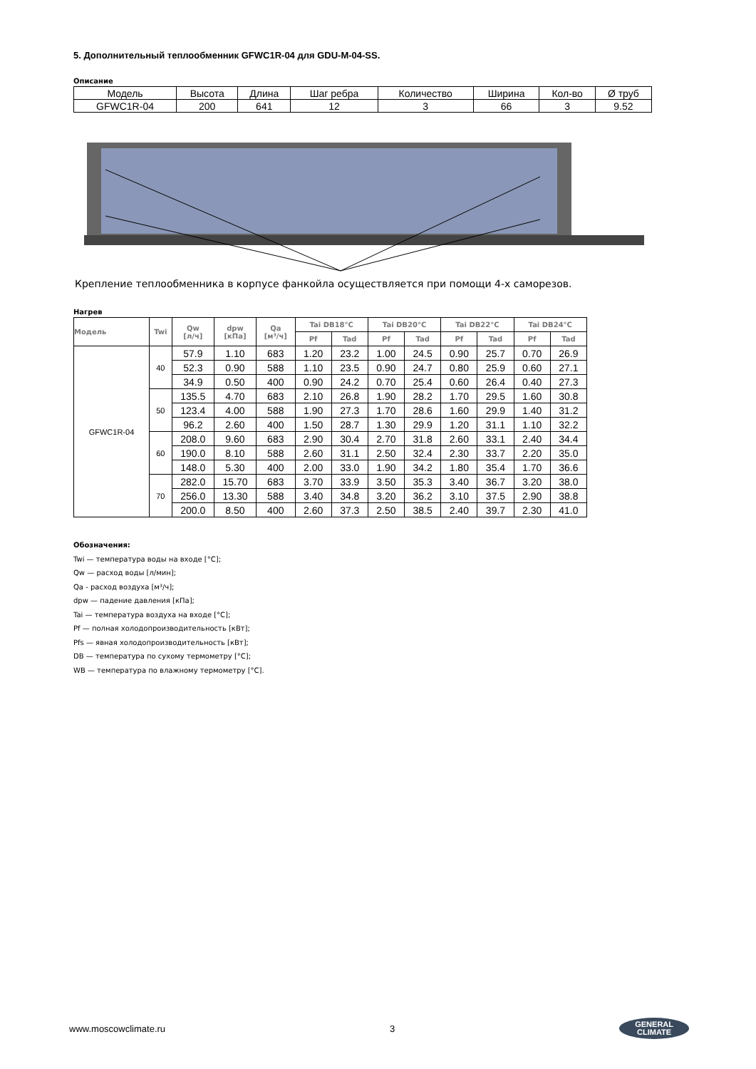5. Дополнительный теплообменник GFWC1R-04 для GDU-M-04-SS.
Описание
| Модель | Высота | Длина | Шаг ребра | Количество | Ширина | Кол-во | Ø труб |
| GFWC1R-04 | 200 | 641 | 12 | 3 | 66 | 3 | 9.52 |
Крепление теплообменника в корпусе фанкойла осуществляется при помощи 4-х саморезов.
Нагрев
| Модель | Twi | Qw [л/ч] | dpw [кПа] | Qa [м³/ч] | Tai DB18°C | | Tai DB20°C | | Tai DB22°C | | Tai DB24°C | |
| --- | --- | --- | --- | --- | --- | --- | --- | --- | --- | --- | --- | --- |
| | | | | | Pf | Tad | Pf | Tad | Pf | Tad | Pf | Tad |
| GFWC1R-04 | 40 | 57.9 | 1.10 | 683 | 1.20 | 23.2 | 1.00 | 24.5 | 0.90 | 25.7 | 0.70 | 26.9 |
| | | 52.3 | 0.90 | 588 | 1.10 | 23.5 | 0.90 | 24.7 | 0.80 | 25.9 | 0.60 | 27.1 |
| | | 34.9 | 0.50 | 400 | 0.90 | 24.2 | 0.70 | 25.4 | 0.60 | 26.4 | 0.40 | 27.3 |
| | 50 | 135.5 | 4.70 | 683 | 2.10 | 26.8 | 1.90 | 28.2 | 1.70 | 29.5 | 1.60 | 30.8 |
| | | 123.4 | 4.00 | 588 | 1.90 | 27.3 | 1.70 | 28.6 | 1.60 | 29.9 | 1.40 | 31.2 |
| | | 96.2 | 2.60 | 400 | 1.50 | 28.7 | 1.30 | 29.9 | 1.20 | 31.1 | 1.10 | 32.2 |
| | 60 | 208.0 | 9.60 | 683 | 2.90 | 30.4 | 2.70 | 31.8 | 2.60 | 33.1 | 2.40 | 34.4 |
| | | 190.0 | 8.10 | 588 | 2.60 | 31.1 | 2.50 | 32.4 | 2.30 | 33.7 | 2.20 | 35.0 |
| | | 148.0 | 5.30 | 400 | 2.00 | 33.0 | 1.90 | 34.2 | 1.80 | 35.4 | 1.70 | 36.6 |
| | 70 | 282.0 | 15.70 | 683 | 3.70 | 33.9 | 3.50 | 35.3 | 3.40 | 36.7 | 3.20 | 38.0 |
| | | 256.0 | 13.30 | 588 | 3.40 | 34.8 | 3.20 | 36.2 | 3.10 | 37.5 | 2.90 | 38.8 |
| | | 200.0 | 8.50 | 400 | 2.60 | 37.3 | 2.50 | 38.5 | 2.40 | 39.7 | 2.30 | 41.0 |
Обозначения:
Twi — температура воды на входе [°C];
Qw — расход воды [л/мин];
Qa - расход воздуха [м³/ч];
dpw — падение давления [кПа];
Tai — температура воздуха на входе [°C];
Pf — полная холодопроизводительность [кВт];
Pfs — явная холодопроизводительность [кВт];
DB — температура по сухому термометру [°C];
WB — температура по влажному термометру [°C].
www.moscowclimate.ru 3 GENERAL
CLIMATE